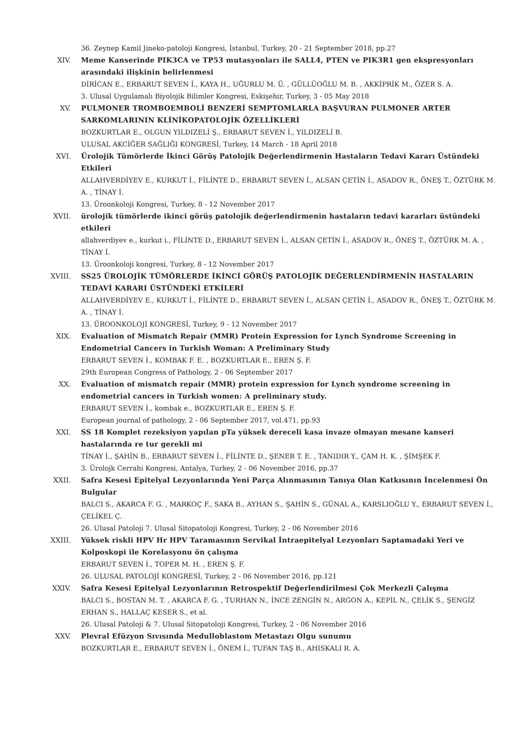36. Zeynep Kamil Jineko-patoloji Kongresi, İstanbul, Turkey, 20 - 21 September 2018, pp.27
XIV. Meme Kanserinde PIK3CA ve TP53 mutasyonları ile SALL4, PTEN ve PIK3R1 gen ekspresyonları arasındaki ilişkinin belirlenmesi
DİRİCAN E., ERBARUT SEVEN İ., KAYA H., UĞURLU M. Ü. , GÜLLÜOĞLU M. B. , AKKİPRİK M., ÖZER S. A.
3. Ulusal Uygulamalı Biyolojik Bilimler Kongresi, Eskişehir, Turkey, 3 - 05 May 2018
XV. PULMONER TROMBOEMBOLİ BENZERİ SEMPTOMLARLA BAŞVURAN PULMONER ARTER SARKOMLARININ KLİNİKOPATOLOJİK ÖZELLİKLERİ
BOZKURTLAR E., OLGUN YILDIZELİ Ş., ERBARUT SEVEN İ., YILDIZELİ B.
ULUSAL AKCİĞER SAĞLIĞI KONGRESİ, Turkey, 14 March - 18 April 2018
XVI. Ürolojik Tümörlerde İkinci Görüş Patolojik Değerlendirmenin Hastaların Tedavi Kararı Üstündeki Etkileri
ALLAHVERDİYEV E., KURKUT İ., FİLİNTE D., ERBARUT SEVEN İ., ALSAN ÇETİN İ., ASADOV R., ÖNEŞ T., ÖZTÜRK M. A. , TİNAY İ.
13. Üroonkoloji Kongresi, Turkey, 8 - 12 November 2017
XVII. ürolojik tümörlerde ikinci görüş patolojik değerlendirmenin hastaların tedavi kararları üstündeki etkileri
allahverdiyev e., kurkut i., FİLİNTE D., ERBARUT SEVEN İ., ALSAN ÇETİN İ., ASADOV R., ÖNEŞ T., ÖZTÜRK M. A. , TİNAY İ.
13. Üroonkoloji kongresi, Turkey, 8 - 12 November 2017
XVIII. SS25 ÜROLOJİK TÜMÖRLERDE İKİNCİ GÖRÜŞ PATOLOJİK DEĞERLENDİRMENİN HASTALARIN TEDAVİ KARARI ÜSTÜNDEKİ ETKİLERİ
ALLAHVERDİYEV E., KURKUT İ., FİLİNTE D., ERBARUT SEVEN İ., ALSAN ÇETİN İ., ASADOV R., ÖNEŞ T., ÖZTÜRK M. A. , TİNAY İ.
13. ÜROONKOLOJİ KONGRESİ, Turkey, 9 - 12 November 2017
XIX. Evaluation of Mismatch Repair (MMR) Protein Expression for Lynch Syndrome Screening in Endometrial Cancers in Turkish Woman: A Preliminary Study
ERBARUT SEVEN İ., KOMBAK F. E. , BOZKURTLAR E., EREN Ş. F.
29th European Congress of Pathology, 2 - 06 September 2017
XX. Evaluation of mismatch repair (MMR) protein expression for Lynch syndrome screening in endometrial cancers in Turkish women: A preliminary study.
ERBARUT SEVEN İ., kombak e., BOZKURTLAR E., EREN Ş. F.
European journal of pathology, 2 - 06 September 2017, vol.471, pp.93
XXI. SS 18 Komplet rezeksiyon yapılan pTa yüksek dereceli kasa invaze olmayan mesane kanseri hastalarında re tur gerekli mi
TİNAY İ., ŞAHİN B., ERBARUT SEVEN İ., FİLİNTE D., ŞENER T. E. , TANIDIR Y., ÇAM H. K. , ŞİMŞEK F.
3. Ürolojk Cerrahi Kongresi, Antalya, Turkey, 2 - 06 November 2016, pp.37
XXII. Safra Kesesi Epitelyal Lezyonlarında Yeni Parça Alınmasının Tanıya Olan Katkısının İncelenmesi Ön Bulgular
BALCI S., AKARCA F. G. , MARKOÇ F., SAKA B., AYHAN S., ŞAHİN S., GÜNAL A., KARSLIOĞLU Y., ERBARUT SEVEN İ., ÇELİKEL Ç.
26. Ulusal Patoloji 7. Ulusal Sitopatoloji Kongresi, Turkey, 2 - 06 November 2016
XXIII. Yüksek riskli HPV Hr HPV Taramasının Servikal İntraepitelyal Lezyonları Saptamadaki Yeri ve Kolposkopi ile Korelasyonu ön çalışma
ERBARUT SEVEN İ., TOPER M. H. , EREN Ş. F.
26. ULUSAL PATOLOJİ KONGRESİ, Turkey, 2 - 06 November 2016, pp.121
XXIV. Safra Kesesi Epitelyal Lezyonlarının Retrospektif Değerlendirilmesi Çok Merkezli Çalışma
BALCI S., BOSTAN M. T. , AKARCA F. G. , TURHAN N., İNCE ZENGİN N., ARGON A., KEPİL N., ÇELİK S., ŞENGİZ ERHAN S., HALLAÇ KESER S., et al.
26. Ulusal Patoloji & 7. Ulusal Sitopatoloji Kongresi, Turkey, 2 - 06 November 2016
XXV. Plevral Efüzyon Sıvısında Medulloblastom Metastazı Olgu sunumu
BOZKURTLAR E., ERBARUT SEVEN İ., ÖNEM İ., TUFAN TAŞ B., AHISKALI R. A.